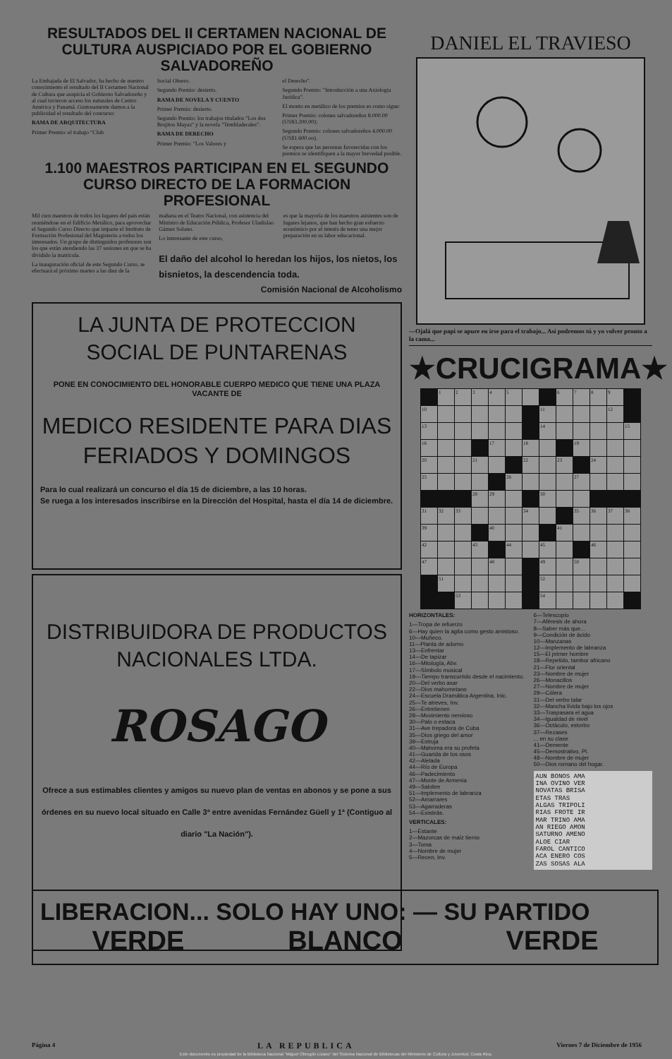RESULTADOS DEL II CERTAMEN NACIONAL DE CULTURA AUSPICIADO POR EL GOBIERNO SALVADOREÑO
La Embajada de El Salvador, ha hecho de nuestro conocimiento el resultado del II Certamen Nacional de Cultura que auspicia el Gobierno Salvadoreño y al cual tuvieron acceso los naturales de Centro América y Panamá. Gustosamente damos a la publicidad el resultado del concurso:
RAMA DE ARQUITECTURA
Primer Premio: el trabajo "Club
Social Obrero.
Segundo Premio: desierto.
RAMA DE NOVELA Y CUENTO
Primer Premio: desierto.
Segundo Premio: los trabajos titulados "Los dos Brujitos Mayas" y la novela "Tembladerales".
RAMA DE DERECHO
Primer Premio: "Los Valores y
el Derecho".
Segundo Premio: "Introducción a una Axiología Jurídica".
El monto en metálico de los premios es como sigue:
Primer Premio: colones salvadoreños 8.000.00 (US$3.200.00);
Segundo Premio: colones salvadoreños 4.000.00 (US$1.600.oo).
Se espera que las personas favorecidas con los premios se identifiquen a la mayor brevedad posible.
1.100 MAESTROS PARTICIPAN EN EL SEGUNDO CURSO DIRECTO DE LA FORMACION PROFESIONAL
Mil cien maestros de todos los lugares del país están reuniéndose en el Edificio Metálico, para aprovechar el Segundo Curso Directo que imparte el Instituto de Formación Profesional del Magisterio a todos los interesados. Un grupo de distinguidos profesores son los que están atendiendo las 37 sesiones en que se ha dividido la matrícula.
La inauguración oficial de este Segundo Curso, se efectuará el próximo martes a las diez de la
mañana en el Teatro Nacional, con asistencia del Ministro de Educación Pública, Profesor Uladislao Gámez Solano.
Lo interesante de este curso,
es que la mayoría de los maestros asistentes son de lugares lejanos, que han hecho gran esfuerzo económico por el interés de tener una mejor preparación en su labor educacional.
El daño del alcohol lo heredan los hijos, los nietos, los bisnietos, la descendencia toda.
Comisión Nacional de Alcoholismo
LA JUNTA DE PROTECCION
SOCIAL DE PUNTARENAS
PONE EN CONOCIMIENTO DEL HONORABLE CUERPO MEDICO QUE TIENE UNA PLAZA VACANTE DE
MEDICO RESIDENTE PARA DIAS FERIADOS Y DOMINGOS
Para lo cual realizará un concurso el día 15 de diciembre, a las 10 horas.
Se ruega a los interesados inscribirse en la Dirección del Hospital, hasta el día 14 de diciembre.
DISTRIBUIDORA DE PRODUCTOS
NACIONALES LTDA.
ROSAGO
Ofrece a sus estimables clientes y amigos su nuevo plan de ventas en abonos y se pone a sus órdenes en su nuevo local situado en Calle 3ª entre avenidas Fernández Güell y 1ª (Contiguo al diario "La Nación").
DANIEL EL TRAVIESO
—Ojalá que papi se apure en irse para el trabajo... Así podremos tú y yo volver pronto a la cama...
★CRUCIGRAMA★
| | 1 | 2 | 3 | 4 | 5 | | | 6 | 7 | 8 | 9 | |
| 10 | | | | | | | 11 | | | | 12 | |
| 13 | | | | | | | 14 | | | | | 15 |
| 16 | | | | 17 | | 18 | | | 19 | | | |
| 20 | | | 21 | | | 22 | | 23 | | 24 | | |
| 25 | | | | | 26 | | | | 27 | | | |
| | | | 28 | 29 | | | 30 | | | | | |
| 31 | 32 | 33 | | | | 34 | | | 35 | 36 | 37 | 38 |
| 39 | | | | 40 | | | | 41 | | | | |
| 42 | | | 43 | | 44 | | 45 | | | 46 | | |
| 47 | | | | 48 | | | 49 | | 50 | | | |
| | 51 | | | | | | 52 | | | | | |
| | | 53 | | | | | 54 | | | | | |
HORIZONTALES:
1—Tropa de refuerzo
6—Hay quien la agita como gesto amistoso.
10—Muñeco.
11—Planta de adorno
13—Enfrentar
14—De tapizar
16—Mitología, Abv.
17—Símbolo musical
19—Tiempo transcurrido desde el nacimiento.
20—Del verbo asar
22—Dios mahometano
24—Escuela Dramática Argentina, Inic.
25—Te atreves, Inv.
26—Entretienen
28—Movimiento nervioso
30—Palo o estaca
31—Ave trepadora de Cuba
35—Dios griego del amor
39—Estruja
40—Mahoma era su profeta
41—Guarida de los osos
42—Alelada
44—Río de Europa
46—Padecimiento
47—Monte de Armenia
49—Salobre
51—Implemento de labranza
52—Amarrares
53—Agarraderas
54—Existirás.
VERTICALES:
1—Estante
2—Mazorcas de maíz tierno
3—Toma
4—Nombre de mujer
5—Recen, Inv.
6—Telescopio
7—Aféresis de ahora
8—Saber más que...
9—Condición de ácido
10—Manzanas
12—Implemento de labranza
15—El primer hombre
18—Repetido, tambor africano
21—Flor oriental
23—Nombre de mujer
26—Monacillos
27—Nombre de mujer
29—Cólera
31—Del verbo talar
32—Mancha lívida bajo los ojos
33—Traspasara el agua
34—Igualdad de nivel
36—Octáculo, estorbo
37—Rezases
... en su clase
41—Demente
45—Demostrativo, Pl.
48—Nombre de mujer
50—Dios romano del hogar.
AUN BONOS AMA
INA OVINO VER
NOVATAS BRISA
ETAS TRAS
ALGAS TRIPOLI
RIAS FROTE IR
MAR TRINO AMA
AN RIEGO AMON
SATURNO AMENO
ALOE CIAR
FAROL CANTICO
ACA ENERO COS
ZAS SOSAS ALA
LIBERACION... SOLO HAY UNO: — SU PARTIDO
VERDE BLANCO VERDE
Página 4 LA REPUBLICA Viernes 7 de Diciembre de 1956
Este documento es propiedad de la Biblioteca Nacional "Miguel Obregón Lizano" del Sistema Nacional de Bibliotecas del Ministerio de Cultura y Juventud, Costa Rica.